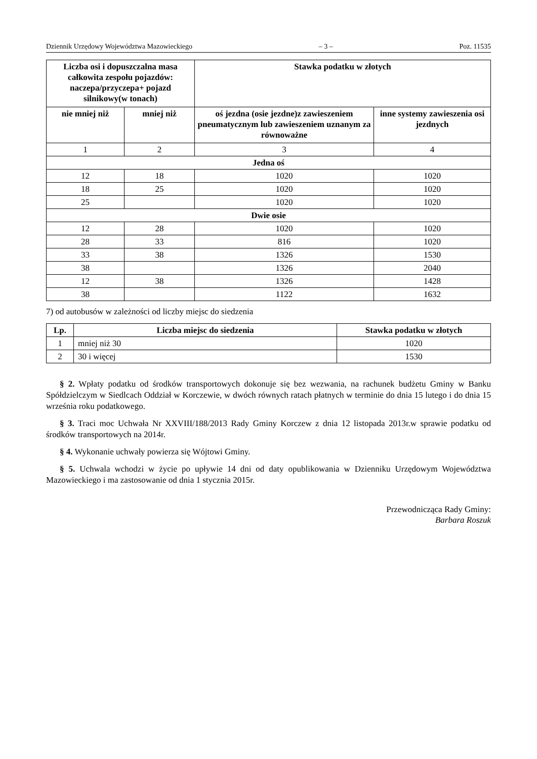Dziennik Urzędowy Województwa Mazowieckiego – 3 – Poz. 11535
| Liczba osi i dopuszczalna masa całkowita zespołu pojazdów: naczepa/przyczepa+ pojazd silnikowy(w tonach) | | Stawka podatku w złotych | |
| --- | --- | --- | --- |
| nie mniej niż | mniej niż | oś jezdna (osie jezdne)z zawieszeniem pneumatycznym lub zawieszeniem uznanym za równoważne | inne systemy zawieszenia osi jezdnych |
| 1 | 2 | 3 | 4 |
| Jedna oś | | | |
| 12 | 18 | 1020 | 1020 |
| 18 | 25 | 1020 | 1020 |
| 25 | | 1020 | 1020 |
| Dwie osie | | | |
| 12 | 28 | 1020 | 1020 |
| 28 | 33 | 816 | 1020 |
| 33 | 38 | 1326 | 1530 |
| 38 | | 1326 | 2040 |
| 12 | 38 | 1326 | 1428 |
| 38 | | 1122 | 1632 |
7) od autobusów w zależności od liczby miejsc do siedzenia
| Lp. | Liczba miejsc do siedzenia | Stawka podatku w złotych |
| --- | --- | --- |
| 1 | mniej niż 30 | 1020 |
| 2 | 30 i więcej | 1530 |
§ 2. Wpłaty podatku od środków transportowych dokonuje się bez wezwania, na rachunek budżetu Gminy w Banku Spółdzielczym w Siedlcach Oddział w Korczewie, w dwóch równych ratach płatnych w terminie do dnia 15 lutego i do dnia 15 września roku podatkowego.
§ 3. Traci moc Uchwała Nr XXVIII/188/2013 Rady Gminy Korczew z dnia 12 listopada 2013r.w sprawie podatku od środków transportowych na 2014r.
§ 4. Wykonanie uchwały powierza się Wójtowi Gminy.
§ 5. Uchwala wchodzi w życie po upływie 14 dni od daty opublikowania w Dzienniku Urzędowym Województwa Mazowieckiego i ma zastosowanie od dnia 1 stycznia 2015r.
Przewodnicząca Rady Gminy:
Barbara Roszuk